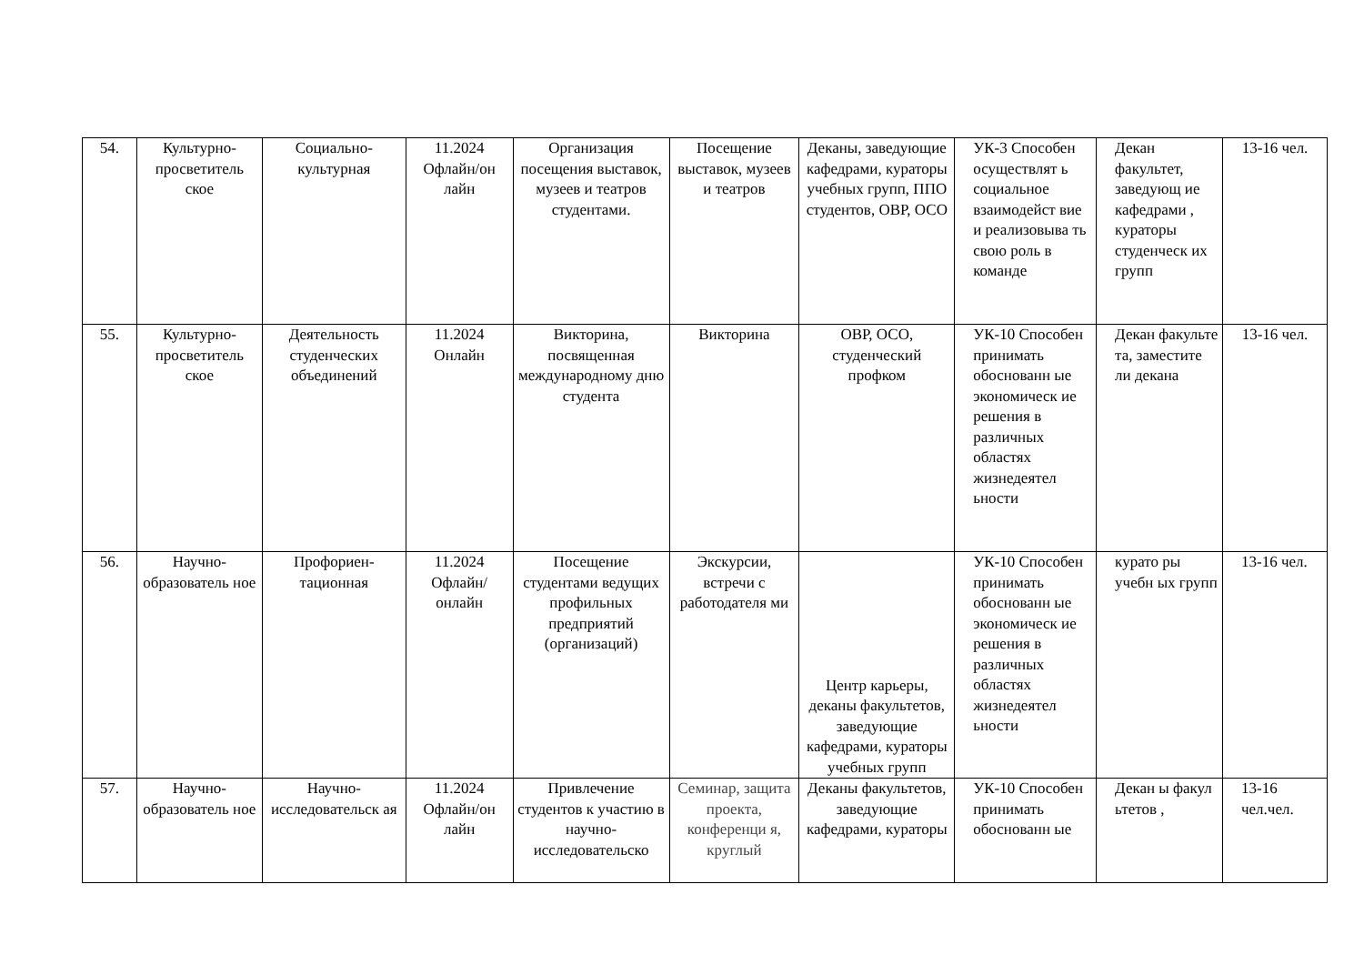| 54. | Культурно-просветитель ское | Социально-культурная | 11.2024 Офлайн/он лайн | Организация посещения выставок, музеев и театров студентами. | Посещение выставок, музеев и театров | Деканы, заведующие кафедрами, кураторы учебных групп, ППО студентов, ОВР, ОСО | УК-3 Способен осуществлят ь социальное взаимодейст вие и реализовыва ть свою роль в команде | Декан факультет, заведующ ие кафедрами , кураторы студенческ их групп | 13-16 чел. |
| 55. | Культурно-просветитель ское | Деятельность студенческих объединений | 11.2024 Онлайн | Викторина, посвященная международному дню студента | Викторина | ОВР, ОСО, студенческий профком | УК-10 Способен принимать обоснованн ые экономическ ие решения в различных областях жизнедеятел ьности | Декан факульте та, заместите ли декана | 13-16 чел. |
| 56. | Научно-образователь ное | Профориен-тационная | 11.2024 Офлайн/ онлайн | Посещение студентами ведущих профильных предприятий (организаций) | Экскурсии, встречи с работодателя ми | Центр карьеры, деканы факультетов, заведующие кафедрами, кураторы учебных групп | УК-10 Способен принимать обоснованн ые экономическ ие решения в различных областях жизнедеятел ьности | курато ры учебн ых групп | 13-16 чел. |
| 57. | Научно-образователь ное | Научно-исследовательск ая | 11.2024 Офлайн/он лайн | Привлечение студентов к участию в научно-исследовательско | Семинар, защита проекта, конференци я, круглый | Деканы факультетов, заведующие кафедрами, кураторы | УК-10 Способен принимать обоснованн ые | Декан ы факул ьтетов , | 13-16 чел.чел. |